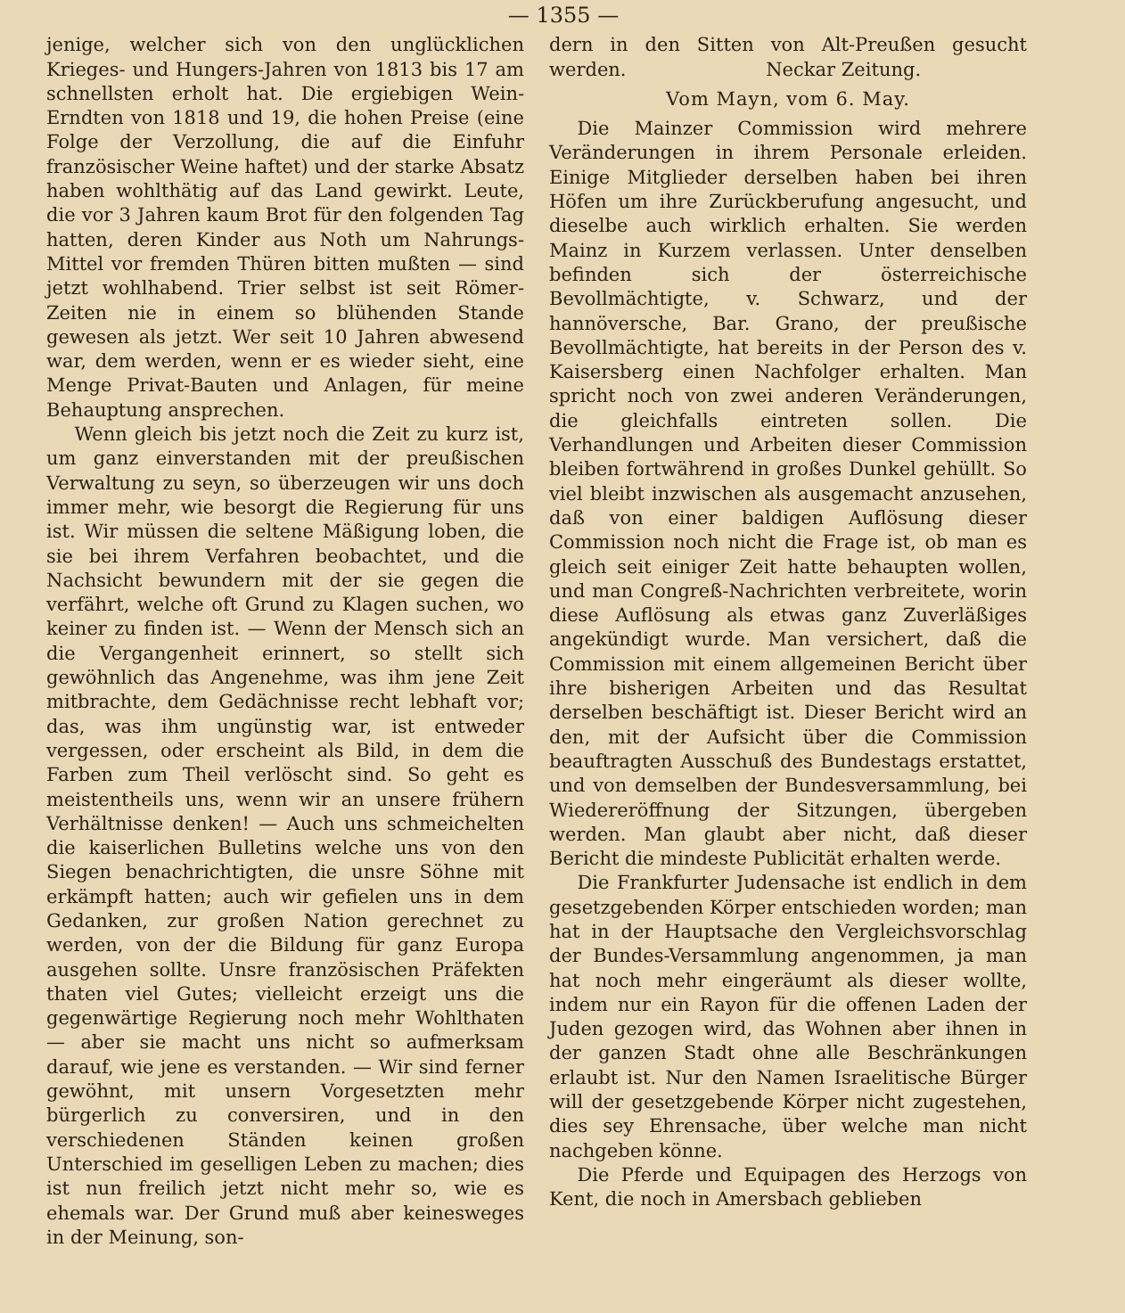— 1355 —
jenige, welcher sich von den unglücklichen Krieges- und Hungers-Jahren von 1813 bis 17 am schnellsten erholt hat. Die ergiebigen Wein-Erndten von 1818 und 19, die hohen Preise (eine Folge der Verzollung, die auf die Einfuhr französischer Weine haftet) und der starke Absatz haben wohlthätig auf das Land gewirkt. Leute, die vor 3 Jahren kaum Brot für den folgenden Tag hatten, deren Kinder aus Noth um Nahrungs-Mittel vor fremden Thüren bitten mußten — sind jetzt wohlhabend. Trier selbst ist seit Römer-Zeiten nie in einem so blühenden Stande gewesen als jetzt. Wer seit 10 Jahren abwesend war, dem werden, wenn er es wieder sieht, eine Menge Privat-Bauten und Anlagen, für meine Behauptung ansprechen.
Wenn gleich bis jetzt noch die Zeit zu kurz ist, um ganz einverstanden mit der preußischen Verwaltung zu seyn, so überzeugen wir uns doch immer mehr, wie besorgt die Regierung für uns ist. Wir müssen die seltene Mäßigung loben, die sie bei ihrem Verfahren beobachtet, und die Nachsicht bewundern mit der sie gegen die verfährt, welche oft Grund zu Klagen suchen, wo keiner zu finden ist. — Wenn der Mensch sich an die Vergangenheit erinnert, so stellt sich gewöhnlich das Angenehme, was ihm jene Zeit mitbrachte, dem Gedächnisse recht lebhaft vor; das, was ihm ungünstig war, ist entweder vergessen, oder erscheint als Bild, in dem die Farben zum Theil verlöscht sind. So geht es meistentheils uns, wenn wir an unsere frühern Verhältnisse denken! — Auch uns schmeichelten die kaiserlichen Bulletins welche uns von den Siegen benachrichtigten, die unsre Söhne mit erkämpft hatten; auch wir gefielen uns in dem Gedanken, zur großen Nation gerechnet zu werden, von der die Bildung für ganz Europa ausgehen sollte. Unsre französischen Präfekten thaten viel Gutes; vielleicht erzeigt uns die gegenwärtige Regierung noch mehr Wohlthaten — aber sie macht uns nicht so aufmerksam darauf, wie jene es verstanden. — Wir sind ferner gewöhnt, mit unsern Vorgesetzten mehr bürgerlich zu conversiren, und in den verschiedenen Ständen keinen großen Unterschied im geselligen Leben zu machen; dies ist nun freilich jetzt nicht mehr so, wie es ehemals war. Der Grund muß aber keinesweges in der Meinung, son-
dern in den Sitten von Alt-Preußen gesucht werden. Neckar Zeitung.
Vom Mayn, vom 6. May.
Die Mainzer Commission wird mehrere Veränderungen in ihrem Personale erleiden. Einige Mitglieder derselben haben bei ihren Höfen um ihre Zurückberufung angesucht, und dieselbe auch wirklich erhalten. Sie werden Mainz in Kurzem verlassen. Unter denselben befinden sich der österreichische Bevollmächtigte, v. Schwarz, und der hannöversche, Bar. Grano, der preußische Bevollmächtigte, hat bereits in der Person des v. Kaisersberg einen Nachfolger erhalten. Man spricht noch von zwei anderen Veränderungen, die gleichfalls eintreten sollen. Die Verhandlungen und Arbeiten dieser Commission bleiben fortwährend in großes Dunkel gehüllt. So viel bleibt inzwischen als ausgemacht anzusehen, daß von einer baldigen Auflösung dieser Commission noch nicht die Frage ist, ob man es gleich seit einiger Zeit hatte behaupten wollen, und man Congreß-Nachrichten verbreitete, worin diese Auflösung als etwas ganz Zuverläßiges angekündigt wurde. Man versichert, daß die Commission mit einem allgemeinen Bericht über ihre bisherigen Arbeiten und das Resultat derselben beschäftigt ist. Dieser Bericht wird an den, mit der Aufsicht über die Commission beauftragten Ausschuß des Bundestags erstattet, und von demselben der Bundesversammlung, bei Wiedereröffnung der Sitzungen, übergeben werden. Man glaubt aber nicht, daß dieser Bericht die mindeste Publicität erhalten werde.
Die Frankfurter Judensache ist endlich in dem gesetzgebenden Körper entschieden worden; man hat in der Hauptsache den Vergleichsvorschlag der Bundes-Versammlung angenommen, ja man hat noch mehr eingeräumt als dieser wollte, indem nur ein Rayon für die offenen Laden der Juden gezogen wird, das Wohnen aber ihnen in der ganzen Stadt ohne alle Beschränkungen erlaubt ist. Nur den Namen Israelitische Bürger will der gesetzgebende Körper nicht zugestehen, dies sey Ehrensache, über welche man nicht nachgeben könne.
Die Pferde und Equipagen des Herzogs von Kent, die noch in Amersbach geblieben